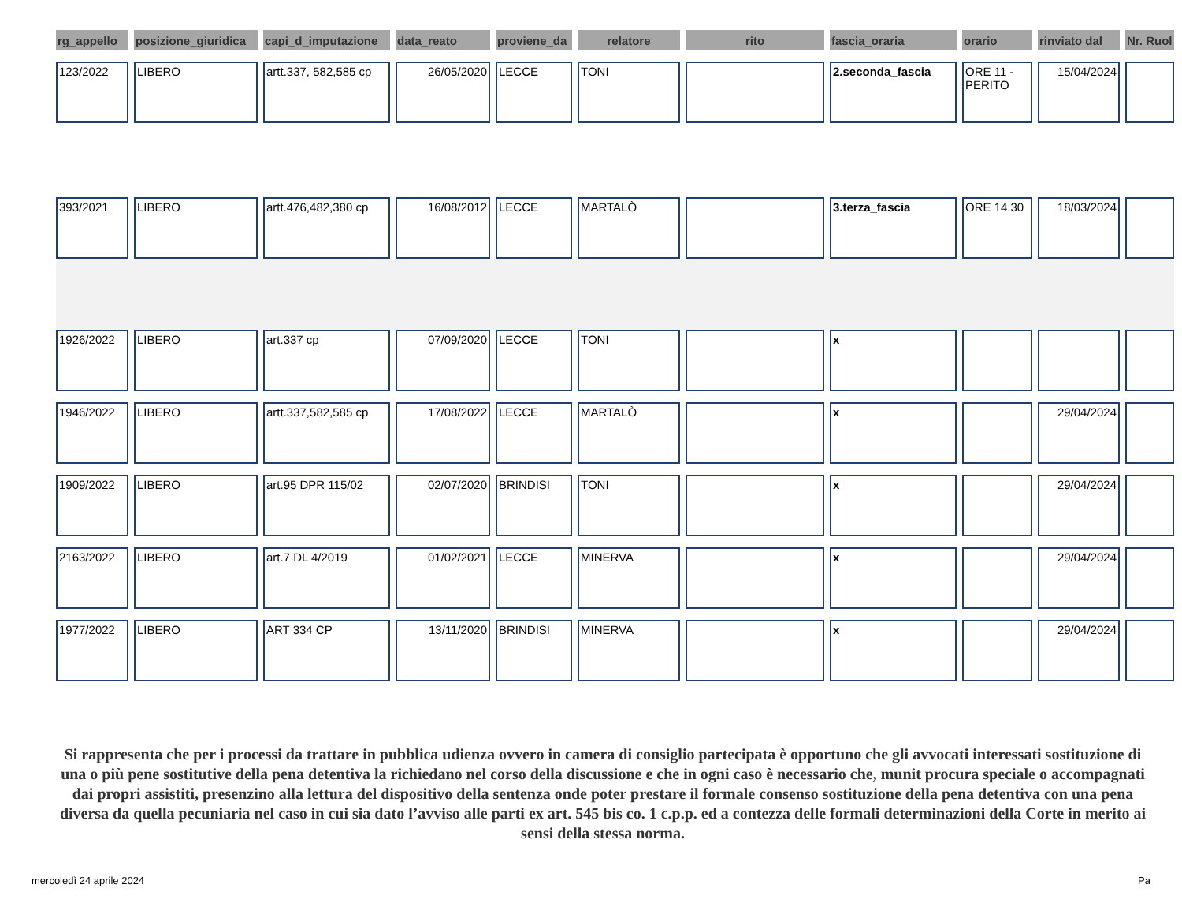| rg_appello | posizione_giuridica | capi_d_imputazione | data_reato | proviene_da | relatore | rito | fascia_oraria | orario | rinviato dal | Nr. Ruol |
| --- | --- | --- | --- | --- | --- | --- | --- | --- | --- | --- |
| 123/2022 | LIBERO | artt.337, 582,585 cp | 26/05/2020 | LECCE | TONI | | 2.seconda_fascia | ORE 11 - PERITO | 15/04/2024 | |
| 393/2021 | LIBERO | artt.476,482,380 cp | 16/08/2012 | LECCE | MARTALÒ | | 3.terza_fascia | ORE 14.30 | 18/03/2024 | |
| 1926/2022 | LIBERO | art.337 cp | 07/09/2020 | LECCE | TONI | | x | | | |
| 1946/2022 | LIBERO | artt.337,582,585 cp | 17/08/2022 | LECCE | MARTALÒ | | x | | 29/04/2024 | |
| 1909/2022 | LIBERO | art.95 DPR 115/02 | 02/07/2020 | BRINDISI | TONI | | x | | 29/04/2024 | |
| 2163/2022 | LIBERO | art.7 DL 4/2019 | 01/02/2021 | LECCE | MINERVA | | x | | 29/04/2024 | |
| 1977/2022 | LIBERO | ART 334 CP | 13/11/2020 | BRINDISI | MINERVA | | x | | 29/04/2024 | |
Si rappresenta che per i processi da trattare in pubblica udienza ovvero in camera di consiglio partecipata è opportuno che gli avvocati interessati sostituzione di una o più pene sostitutive della pena detentiva la richiedano nel corso della discussione e che in ogni caso è necessario che, munit procura speciale o accompagnati dai propri assistiti, presenzino alla lettura del dispositivo della sentenza onde poter prestare il formale consenso sostituzione della pena detentiva con una pena diversa da quella pecuniaria nel caso in cui sia dato l’avviso alle parti ex art. 545 bis co. 1 c.p.p. ed a contezza delle formali determinazioni della Corte in merito ai sensi della stessa norma.
mercoledì 24 aprile 2024 Pa